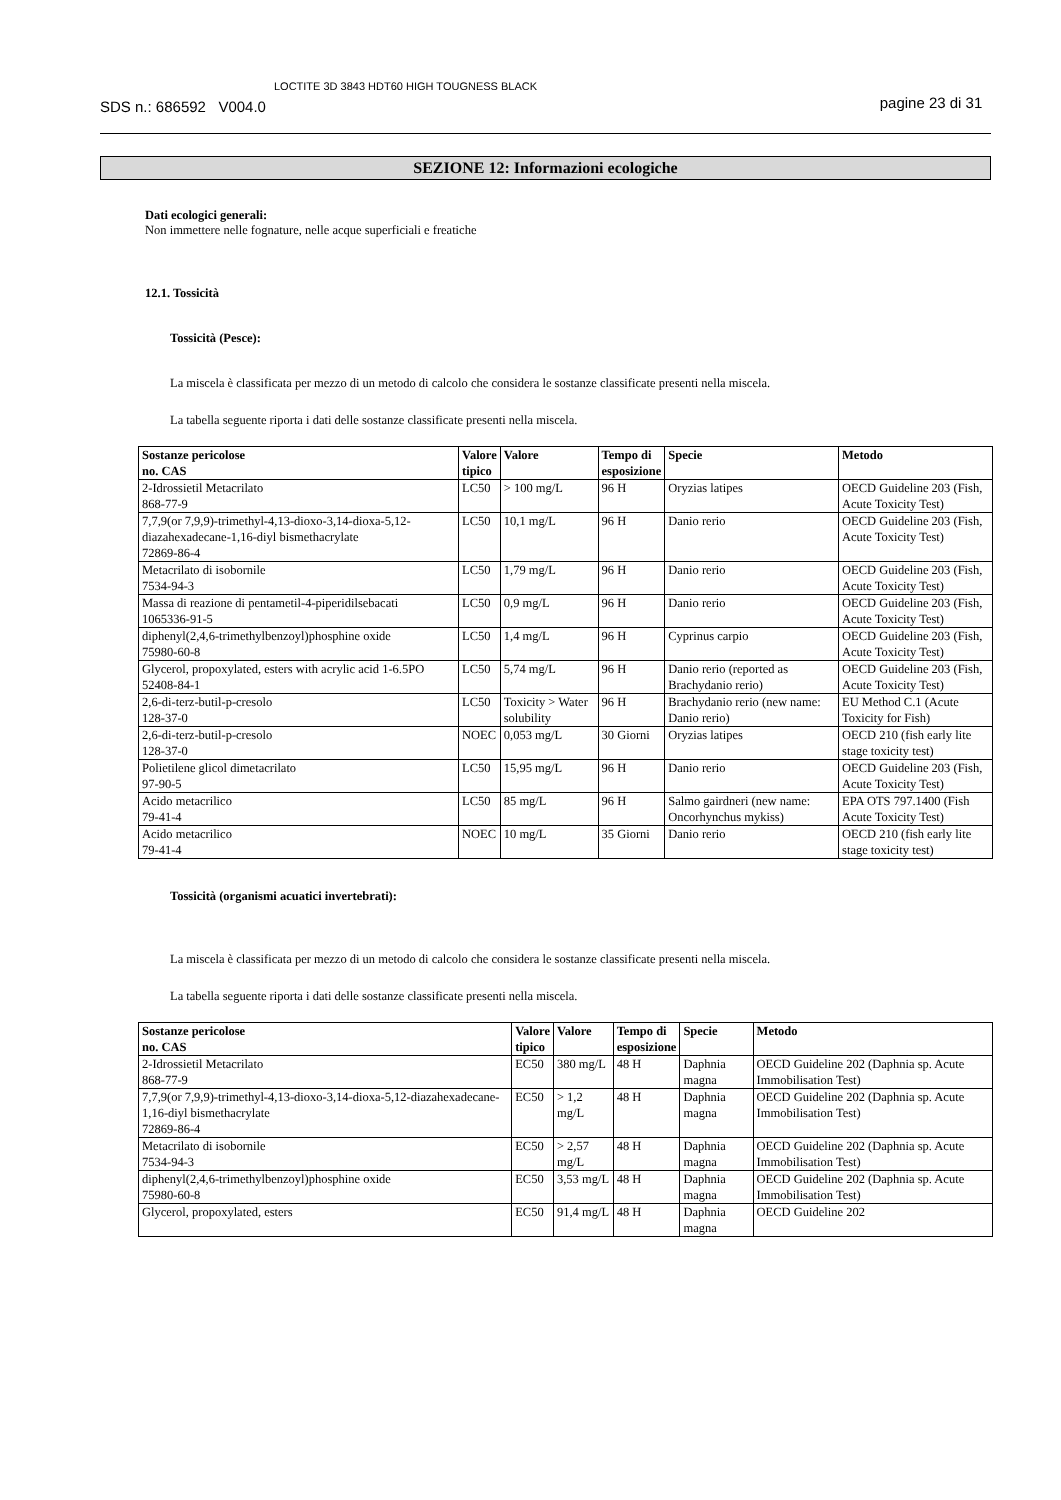SDS n.: 686592 V004.0 LOCTITE 3D 3843 HDT60 HIGH TOUGNESS BLACK pagine 23 di 31
SEZIONE 12: Informazioni ecologiche
Dati ecologici generali:
Non immettere nelle fognature, nelle acque superficiali e freatiche
12.1. Tossicità
Tossicità (Pesce):
La miscela è classificata per mezzo di un metodo di calcolo che considera le sostanze classificate presenti nella miscela.
La tabella seguente riporta i dati delle sostanze classificate presenti nella miscela.
| Sostanze pericolose no. CAS | Valore tipico | Valore | Tempo di esposizione | Specie | Metodo |
| --- | --- | --- | --- | --- | --- |
| 2-Idrossietil Metacrilato 868-77-9 | LC50 | > 100 mg/L | 96 H | Oryzias latipes | OECD Guideline 203 (Fish, Acute Toxicity Test) |
| 7,7,9(or 7,9,9)-trimethyl-4,13-dioxo-3,14-dioxa-5,12-diazahexadecane-1,16-diyl bismethacrylate 72869-86-4 | LC50 | 10,1 mg/L | 96 H | Danio rerio | OECD Guideline 203 (Fish, Acute Toxicity Test) |
| Metacrilato di isobornile 7534-94-3 | LC50 | 1,79 mg/L | 96 H | Danio rerio | OECD Guideline 203 (Fish, Acute Toxicity Test) |
| Massa di reazione di pentametil-4-piperidilsebacati 1065336-91-5 | LC50 | 0,9 mg/L | 96 H | Danio rerio | OECD Guideline 203 (Fish, Acute Toxicity Test) |
| diphenyl(2,4,6-trimethylbenzoyl)phosphine oxide 75980-60-8 | LC50 | 1,4 mg/L | 96 H | Cyprinus carpio | OECD Guideline 203 (Fish, Acute Toxicity Test) |
| Glycerol, propoxylated, esters with acrylic acid 1-6.5PO 52408-84-1 | LC50 | 5,74 mg/L | 96 H | Danio rerio (reported as Brachydanio rerio) | OECD Guideline 203 (Fish, Acute Toxicity Test) |
| 2,6-di-terz-butil-p-cresolo 128-37-0 | LC50 | Toxicity > Water solubility | 96 H | Brachydanio rerio (new name: Danio rerio) | EU Method C.1 (Acute Toxicity for Fish) |
| 2,6-di-terz-butil-p-cresolo 128-37-0 | NOEC | 0,053 mg/L | 30 Giorni | Oryzias latipes | OECD 210 (fish early lite stage toxicity test) |
| Polietilene glicol dimetacrilato 97-90-5 | LC50 | 15,95 mg/L | 96 H | Danio rerio | OECD Guideline 203 (Fish, Acute Toxicity Test) |
| Acido metacrilico 79-41-4 | LC50 | 85 mg/L | 96 H | Salmo gairdneri (new name: Oncorhynchus mykiss) | EPA OTS 797.1400 (Fish Acute Toxicity Test) |
| Acido metacrilico 79-41-4 | NOEC | 10 mg/L | 35 Giorni | Danio rerio | OECD 210 (fish early lite stage toxicity test) |
Tossicità (organismi acuatici invertebrati):
La miscela è classificata per mezzo di un metodo di calcolo che considera le sostanze classificate presenti nella miscela.
La tabella seguente riporta i dati delle sostanze classificate presenti nella miscela.
| Sostanze pericolose no. CAS | Valore tipico | Valore | Tempo di esposizione | Specie | Metodo |
| --- | --- | --- | --- | --- | --- |
| 2-Idrossietil Metacrilato 868-77-9 | EC50 | 380 mg/L | 48 H | Daphnia magna | OECD Guideline 202 (Daphnia sp. Acute Immobilisation Test) |
| 7,7,9(or 7,9,9)-trimethyl-4,13-dioxo-3,14-dioxa-5,12-diazahexadecane-1,16-diyl bismethacrylate 72869-86-4 | EC50 | > 1,2 mg/L | 48 H | Daphnia magna | OECD Guideline 202 (Daphnia sp. Acute Immobilisation Test) |
| Metacrilato di isobornile 7534-94-3 | EC50 | > 2,57 mg/L | 48 H | Daphnia magna | OECD Guideline 202 (Daphnia sp. Acute Immobilisation Test) |
| diphenyl(2,4,6-trimethylbenzoyl)phosphine oxide 75980-60-8 | EC50 | 3,53 mg/L | 48 H | Daphnia magna | OECD Guideline 202 (Daphnia sp. Acute Immobilisation Test) |
| Glycerol, propoxylated, esters | EC50 | 91,4 mg/L | 48 H | Daphnia magna | OECD Guideline 202 |